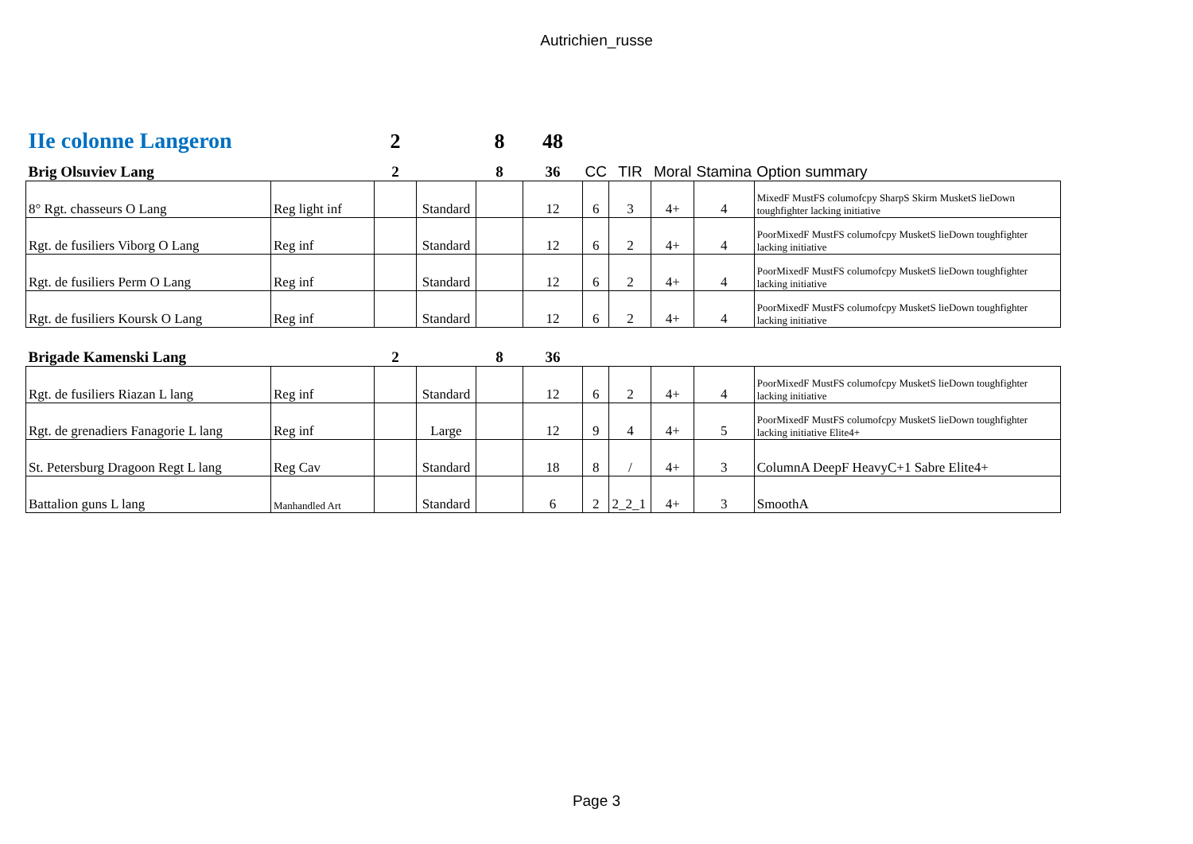Autrichien_russe
| IIe colonne Langeron | | 2 | | 8 | 48 | | | | | |
| Brig Olsuviev Lang | | 2 | | 8 | 36 | CC | TIR | Moral | Stamina | Option summary |
| 8° Rgt. chasseurs O Lang | Reg light inf | | Standard | | 12 | 6 | 3 | 4+ | 4 | MixedF MustFS columofcpy SharpS Skirm MusketS lieDown toughfighter lacking initiative |
| Rgt. de fusiliers Viborg O Lang | Reg inf | | Standard | | 12 | 6 | 2 | 4+ | 4 | PoorMixedF MustFS columofcpy MusketS lieDown toughfighter lacking initiative |
| Rgt. de fusiliers Perm O Lang | Reg inf | | Standard | | 12 | 6 | 2 | 4+ | 4 | PoorMixedF MustFS columofcpy MusketS lieDown toughfighter lacking initiative |
| Rgt. de fusiliers Koursk O Lang | Reg inf | | Standard | | 12 | 6 | 2 | 4+ | 4 | PoorMixedF MustFS columofcpy MusketS lieDown toughfighter lacking initiative |
| Brigade Kamenski Lang | | 2 | | 8 | 36 | | | | | |
| Rgt. de fusiliers Riazan L lang | Reg inf | | Standard | | 12 | 6 | 2 | 4+ | 4 | PoorMixedF MustFS columofcpy MusketS lieDown toughfighter lacking initiative |
| Rgt. de grenadiers Fanagorie L lang | Reg inf | | Large | | 12 | 9 | 4 | 4+ | 5 | PoorMixedF MustFS columofcpy MusketS lieDown toughfighter lacking initiative Elite4+ |
| St. Petersburg Dragoon Regt L lang | Reg Cav | | Standard | | 18 | 8 | / | 4+ | 3 | ColumnA DeepF HeavyC+1 Sabre Elite4+ |
| Battalion guns L lang | Manhandled Art | | Standard | | 6 | 2 | 2_2_1 | 4+ | 3 | SmoothA |
Page 3